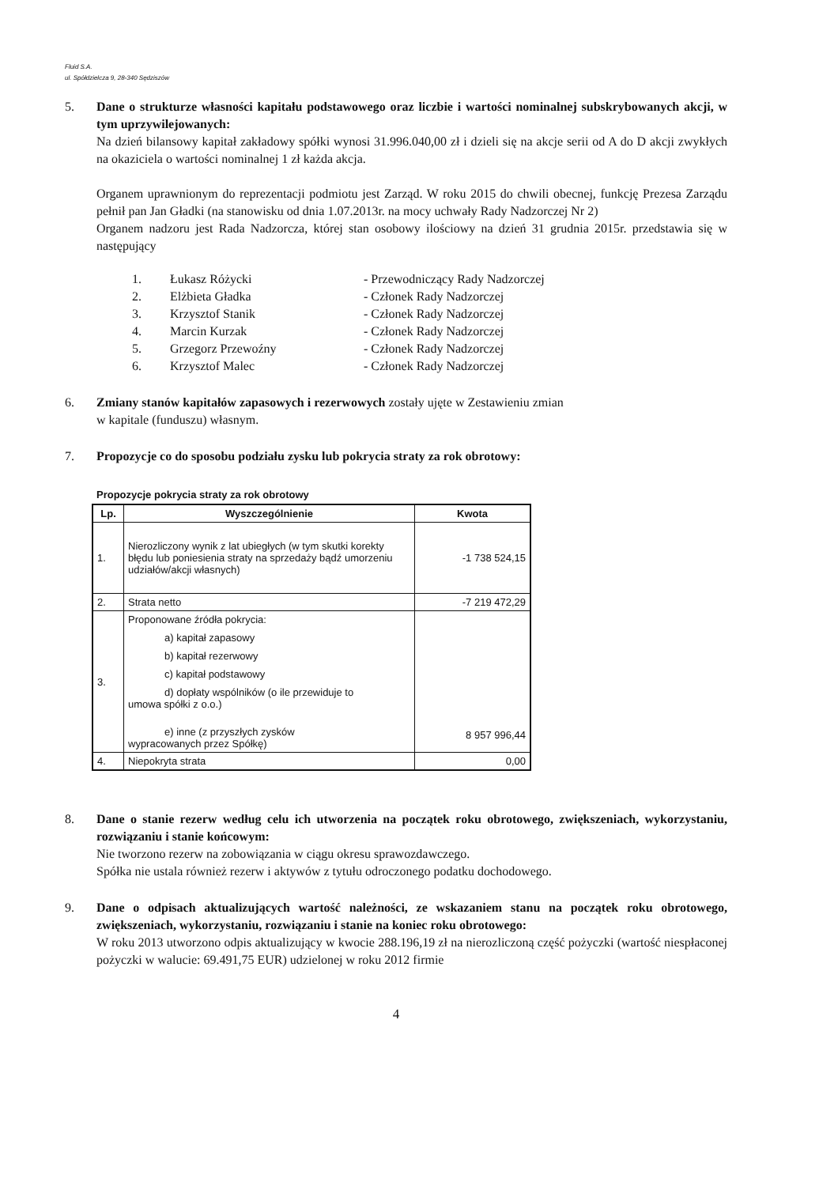Fluid S.A.
ul. Spółdzielcza 9, 28-340 Sędziszów
5. Dane o strukturze własności kapitału podstawowego oraz liczbie i wartości nominalnej subskrybowanych akcji, w tym uprzywilejowanych:
Na dzień bilansowy kapitał zakładowy spółki wynosi 31.996.040,00 zł i dzieli się na akcje serii od A do D akcji zwykłych na okaziciela o wartości nominalnej 1 zł każda akcja.
Organem uprawnionym do reprezentacji podmiotu jest Zarząd. W roku 2015 do chwili obecnej, funkcję Prezesa Zarządu pełnił pan Jan Gładki (na stanowisku od dnia 1.07.2013r. na mocy uchwały Rady Nadzorczej Nr 2)
Organem nadzoru jest Rada Nadzorcza, której stan osobowy ilościowy na dzień 31 grudnia 2015r. przedstawia się w następujący
1. Łukasz Różycki - Przewodniczący Rady Nadzorczej
2. Elżbieta Gładka - Członek Rady Nadzorczej
3. Krzysztof Stanik - Członek Rady Nadzorczej
4. Marcin Kurzak - Członek Rady Nadzorczej
5. Grzegorz Przewoźny - Członek Rady Nadzorczej
6. Krzysztof Malec - Członek Rady Nadzorczej
6. Zmiany stanów kapitałów zapasowych i rezerwowych zostały ujęte w Zestawieniu zmian
w kapitale (funduszu) własnym.
7. Propozycje co do sposobu podziału zysku lub pokrycia straty za rok obrotowy:
Propozycje pokrycia straty za rok obrotowy
| Lp. | Wyszczególnienie | Kwota |
| --- | --- | --- |
| 1. | Nierozliczony wynik z lat ubiegłych (w tym skutki korekty błędu lub poniesienia straty na sprzedaży bądź umorzeniu udziałów/akcji własnych) | -1 738 524,15 |
| 2. | Strata netto | -7 219 472,29 |
| 3. | Proponowane źródła pokrycia: a) kapitał zapasowy b) kapitał rezerwowy c) kapitał podstawowy d) dopłaty wspólników (o ile przewiduje to umowa spółki z o.o.) e) inne (z przyszłych zysków wypracowanych przez Spółkę) | 8 957 996,44 |
| 4. | Niepokryta strata | 0,00 |
8. Dane o stanie rezerw według celu ich utworzenia na początek roku obrotowego, zwiększeniach, wykorzystaniu, rozwiązaniu i stanie końcowym:
Nie tworzono rezerw na zobowiązania w ciągu okresu sprawozdawczego.
Spółka nie ustala również rezerw i aktywów z tytułu odroczonego podatku dochodowego.
9. Dane o odpisach aktualizujących wartość należności, ze wskazaniem stanu na początek roku obrotowego, zwiększeniach, wykorzystaniu, rozwiązaniu i stanie na koniec roku obrotowego:
W roku 2013 utworzono odpis aktualizujący w kwocie 288.196,19 zł na nierozliczoną część pożyczki (wartość niespłaconej pożyczki w walucie: 69.491,75 EUR) udzielonej w roku 2012 firmie
4